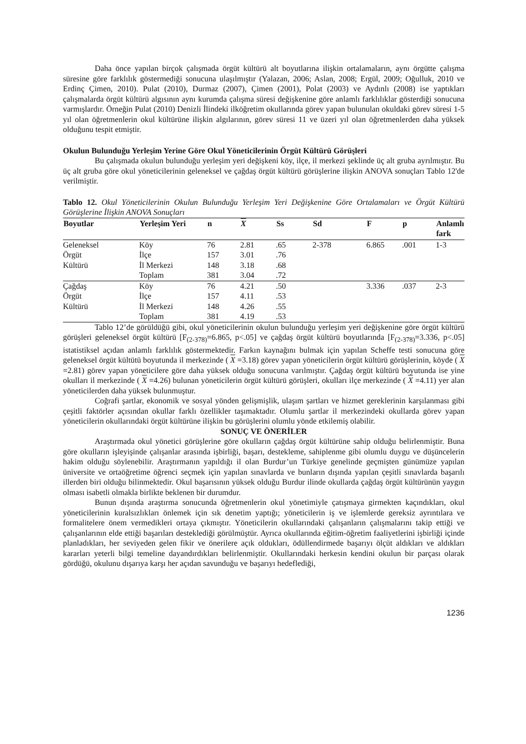Daha önce yapılan birçok çalışmada örgüt kültürü alt boyutlarına ilişkin ortalamaların, aynı örgütte çalışma süresine göre farklılık göstermediği sonucuna ulaşılmıştır (Yalazan, 2006; Aslan, 2008; Ergül, 2009; Oğulluk, 2010 ve Erdinç Çimen, 2010). Pulat (2010), Durmaz (2007), Çimen (2001), Polat (2003) ve Aydınlı (2008) ise yaptıkları çalışmalarda örgüt kültürü algısının aynı kurumda çalışma süresi değişkenine göre anlamlı farklılıklar gösterdiği sonucuna varmışlardır. Örneğin Pulat (2010) Denizli İlindeki ilköğretim okullarında görev yapan bulunulan okuldaki görev süresi 1-5 yıl olan öğretmenlerin okul kültürüne ilişkin algılarının, görev süresi 11 ve üzeri yıl olan öğretmenlerden daha yüksek olduğunu tespit etmiştir.
Okulun Bulunduğu Yerleşim Yerine Göre Okul Yöneticilerinin Örgüt Kültürü Görüşleri
Bu çalışmada okulun bulunduğu yerleşim yeri değişkeni köy, ilçe, il merkezi şeklinde üç alt gruba ayrılmıştır. Bu üç alt gruba göre okul yöneticilerinin geleneksel ve çağdaş örgüt kültürü görüşlerine ilişkin ANOVA sonuçları Tablo 12'de verilmiştir.
Tablo 12. Okul Yöneticilerinin Okulun Bulunduğu Yerleşim Yeri Değişkenine Göre Ortalamaları ve Örgüt Kültürü Görüşlerine İlişkin ANOVA Sonuçları
| Boyutlar | Yerleşim Yeri | n | X | Ss | Sd | F | p | Anlamlı fark |
| --- | --- | --- | --- | --- | --- | --- | --- | --- |
| Geleneksel | Köy | 76 | 2.81 | .65 | 2-378 | 6.865 | .001 | 1-3 |
| Örgüt | İlçe | 157 | 3.01 | .76 | | | | |
| Kültürü | İl Merkezi | 148 | 3.18 | .68 | | | | |
| | Toplam | 381 | 3.04 | .72 | | | | |
| Çağdaş | Köy | 76 | 4.21 | .50 | | 3.336 | .037 | 2-3 |
| Örgüt | İlçe | 157 | 4.11 | .53 | | | | |
| Kültürü | İl Merkezi | 148 | 4.26 | .55 | | | | |
| | Toplam | 381 | 4.19 | .53 | | | | |
Tablo 12’de görüldüğü gibi, okul yöneticilerinin okulun bulunduğu yerleşim yeri değişkenine göre örgüt kültürü görüşleri geleneksel örgüt kültürü [F<sub>(2-378)</sub>=6.865, p<.05] ve çağdaş örgüt kültürü boyutlarında [F<sub>(2-378)</sub>=3.336, p<.05] istatistiksel açıdan anlamlı farklılık göstermektedir. Farkın kaynağını bulmak için yapılan Scheffe testi sonucuna göre geleneksel örgüt kültütü boyutunda il merkezinde ( X =3.18) görev yapan yöneticilerin örgüt kültürü görüşlerinin, köyde ( X =2.81) görev yapan yöneticilere göre daha yüksek olduğu sonucuna varılmıştır. Çağdaş örgüt kültürü boyutunda ise yine okulları il merkezinde ( X =4.26) bulunan yöneticilerin örgüt kültürü görüşleri, okulları ilçe merkezinde ( X =4.11) yer alan yöneticilerden daha yüksek bulunmuştur.
Coğrafi şartlar, ekonomik ve sosyal yönden gelişmişlik, ulaşım şartları ve hizmet gereklerinin karşılanması gibi çeşitli faktörler açısından okullar farklı özellikler taşımaktadır. Olumlu şartlar il merkezindeki okullarda görev yapan yöneticilerin okullarındaki örgüt kültürüne ilişkin bu görüşlerini olumlu yönde etkilemiş olabilir.
SONUÇ VE ÖNERİLER
Araştırmada okul yönetici görüşlerine göre okulların çağdaş örgüt kültürüne sahip olduğu belirlenmiştir. Buna göre okulların işleyişinde çalışanlar arasında işbirliği, başarı, destekleme, sahiplenme gibi olumlu duygu ve düşüncelerin hakim olduğu söylenebilir. Araştırmanın yapıldığı il olan Burdur’un Türkiye genelinde geçmişten günümüze yapılan üniversite ve ortaöğretime öğrenci seçmek için yapılan sınavlarda ve bunların dışında yapılan çeşitli sınavlarda başarılı illerden biri olduğu bilinmektedir. Okul başarısının yüksek olduğu Burdur ilinde okullarda çağdaş örgüt kültürünün yaygın olması isabetli olmakla birlikte beklenen bir durumdur.
Bunun dışında araştırma sonucunda öğretmenlerin okul yönetimiyle çatışmaya girmekten kaçındıkları, okul yöneticilerinin kuralsızlıkları önlemek için sık denetim yaptığı; yöneticilerin iş ve işlemlerde gereksiz ayrıntılara ve formalitelere önem vermedikleri ortaya çıkmıştır. Yöneticilerin okullarındaki çalışanların çalışmalarını takip ettiği ve çalışanlarının elde ettiği başarıları desteklediği görülmüştür. Ayrıca okullarında eğitim-öğretim faaliyetlerini işbirliği içinde planladıkları, her seviyeden gelen fikir ve önerilere açık oldukları, ödüllendirmede başarıyı ölçüt aldıkları ve aldıkları kararları yeterli bilgi temeline dayandırdıkları belirlenmiştir. Okullarındaki herkesin kendini okulun bir parçası olarak gördüğü, okulunu dışarıya karşı her açıdan savunduğu ve başarıyı hedeflediği,
1236